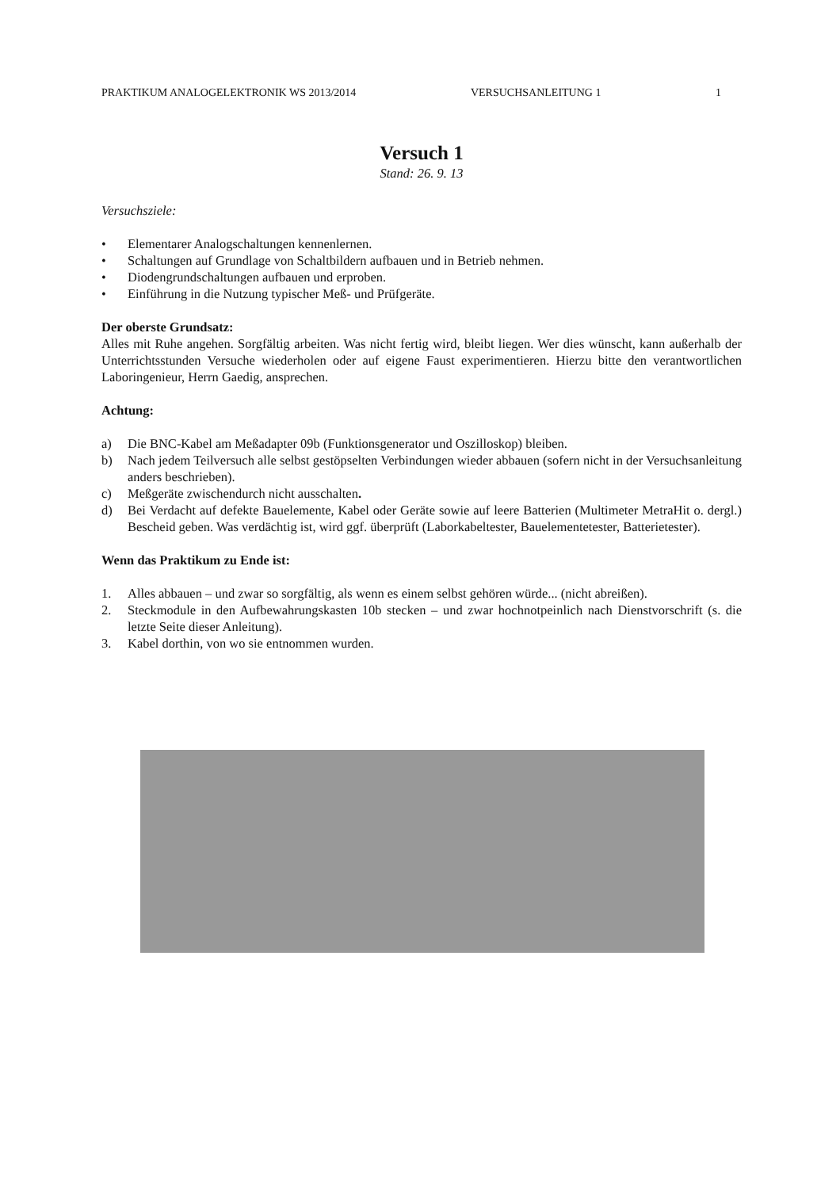PRAKTIKUM ANALOGELEKTRONIK WS 2013/2014 VERSUCHSANLEITUNG 1 1
Versuch 1
Stand: 26. 9. 13
Versuchsziele:
• Elementarer Analogschaltungen kennenlernen.
• Schaltungen auf Grundlage von Schaltbildern aufbauen und in Betrieb nehmen.
• Diodengrundschaltungen aufbauen und erproben.
• Einführung in die Nutzung typischer Meß- und Prüfgeräte.
Der oberste Grundsatz:
Alles mit Ruhe angehen. Sorgfältig arbeiten. Was nicht fertig wird, bleibt liegen. Wer dies wünscht, kann außerhalb der Unterrichtsstunden Versuche wiederholen oder auf eigene Faust experimentieren. Hierzu bitte den verantwortlichen Laboringenieur, Herrn Gaedig, ansprechen.
Achtung:
a) Die BNC-Kabel am Meßadapter 09b (Funktionsgenerator und Oszilloskop) bleiben.
b) Nach jedem Teilversuch alle selbst gestöpselten Verbindungen wieder abbauen (sofern nicht in der Versuchsanleitung anders beschrieben).
c) Meßgeräte zwischendurch nicht ausschalten.
d) Bei Verdacht auf defekte Bauelemente, Kabel oder Geräte sowie auf leere Batterien (Multimeter MetraHit o. dergl.) Bescheid geben. Was verdächtig ist, wird ggf. überprüft (Laborkabeltester, Bauelementetester, Batterietester).
Wenn das Praktikum zu Ende ist:
1. Alles abbauen – und zwar so sorgfältig, als wenn es einem selbst gehören würde... (nicht abreißen).
2. Steckmodule in den Aufbewahrungskasten 10b stecken – und zwar hochnotpeinlich nach Dienstvorschrift (s. die letzte Seite dieser Anleitung).
3. Kabel dorthin, von wo sie entnommen wurden.